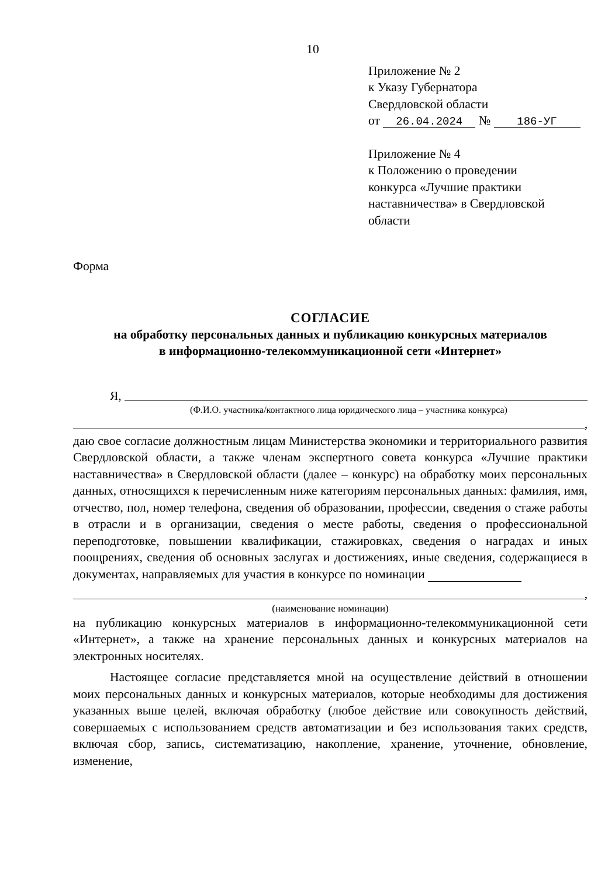10
Приложение № 2
к Указу Губернатора
Свердловской области
от 26.04.2024 № 186-УГ
Приложение № 4
к Положению о проведении
конкурса «Лучшие практики
наставничества» в Свердловской
области
Форма
СОГЛАСИЕ
на обработку персональных данных и публикацию конкурсных материалов
в информационно-телекоммуникационной сети «Интернет»
Я,
(Ф.И.О. участника/контактного лица юридического лица – участника конкурса)
,
даю свое согласие должностным лицам Министерства экономики и территориального развития Свердловской области, а также членам экспертного совета конкурса «Лучшие практики наставничества» в Свердловской области (далее – конкурс) на обработку моих персональных данных, относящихся к перечисленным ниже категориям персональных данных: фамилия, имя, отчество, пол, номер телефона, сведения об образовании, профессии, сведения о стаже работы в отрасли и в организации, сведения о месте работы, сведения о профессиональной переподготовке, повышении квалификации, стажировках, сведения о наградах и иных поощрениях, сведения об основных заслугах и достижениях, иные сведения, содержащиеся в документах, направляемых для участия в конкурсе по номинации
,
(наименование номинации)
на публикацию конкурсных материалов в информационно-телекоммуникационной сети «Интернет», а также на хранение персональных данных и конкурсных материалов на электронных носителях.
Настоящее согласие представляется мной на осуществление действий в отношении моих персональных данных и конкурсных материалов, которые необходимы для достижения указанных выше целей, включая обработку (любое действие или совокупность действий, совершаемых с использованием средств автоматизации и без использования таких средств, включая сбор, запись, систематизацию, накопление, хранение, уточнение, обновление, изменение,